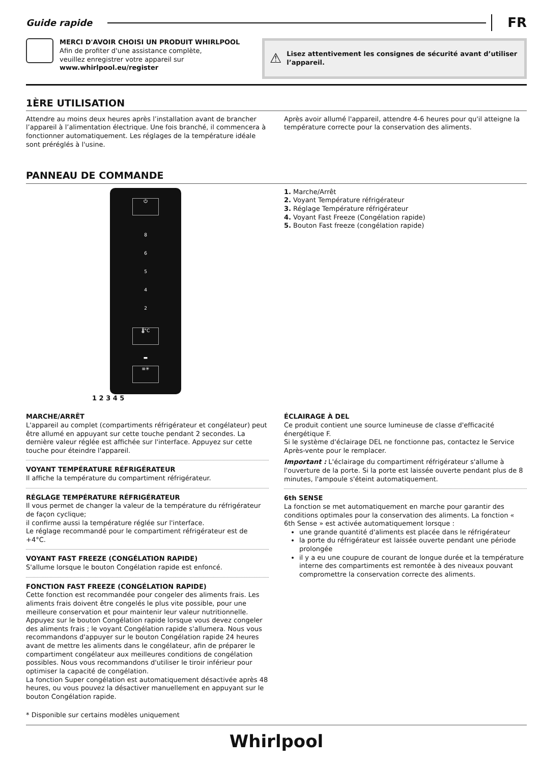Guide rapide FR
MERCI D'AVOIR CHOISI UN PRODUIT WHIRLPOOL
Afin de profiter d'une assistance complète,
veuillez enregistrer votre appareil sur
www.whirlpool.eu/register
⚠ Lisez attentivement les consignes de sécurité avant d’utiliser l’appareil.
1ÈRE UTILISATION
Attendre au moins deux heures après l’installation avant de brancher l’appareil à l’alimentation électrique. Une fois branché, il commencera à fonctionner automatiquement. Les réglages de la température idéale sont préréglés à l'usine.
Après avoir allumé l'appareil, attendre 4-6 heures pour qu'il atteigne la température correcte pour la conservation des aliments.
PANNEAU DE COMMANDE
⏻
8
6
5
4
2
🌡°C
▬
≡✳
1 2 3 4 5
1. Marche/Arrêt
2. Voyant Température réfrigérateur
3. Réglage Température réfrigérateur
4. Voyant Fast Freeze (Congélation rapide)
5. Bouton Fast freeze (congélation rapide)
MARCHE/ARRÊT
L'appareil au complet (compartiments réfrigérateur et congélateur) peut être allumé en appuyant sur cette touche pendant 2 secondes. La dernière valeur réglée est affichée sur l'interface. Appuyez sur cette touche pour éteindre l'appareil.
VOYANT TEMPÉRATURE RÉFRIGÉRATEUR
Il affiche la température du compartiment réfrigérateur.
RÉGLAGE TEMPÉRATURE RÉFRIGÉRATEUR
Il vous permet de changer la valeur de la température du réfrigérateur de façon cyclique;
il confirme aussi la température réglée sur l'interface.
Le réglage recommandé pour le compartiment réfrigérateur est de +4°C.
VOYANT FAST FREEZE (CONGÉLATION RAPIDE)
S'allume lorsque le bouton Congélation rapide est enfoncé.
FONCTION FAST FREEZE (CONGÉLATION RAPIDE)
Cette fonction est recommandée pour congeler des aliments frais. Les aliments frais doivent être congelés le plus vite possible, pour une meilleure conservation et pour maintenir leur valeur nutritionnelle. Appuyez sur le bouton Congélation rapide lorsque vous devez congeler des aliments frais ; le voyant Congélation rapide s'allumera. Nous vous recommandons d'appuyer sur le bouton Congélation rapide 24 heures avant de mettre les aliments dans le congélateur, afin de préparer le compartiment congélateur aux meilleures conditions de congélation possibles. Nous vous recommandons d'utiliser le tiroir inférieur pour optimiser la capacité de congélation.
La fonction Super congélation est automatiquement désactivée après 48 heures, ou vous pouvez la désactiver manuellement en appuyant sur le bouton Congélation rapide.
ÉCLAIRAGE À DEL
Ce produit contient une source lumineuse de classe d'efficacité énergétique F.
Si le système d'éclairage DEL ne fonctionne pas, contactez le Service Après-vente pour le remplacer.
Important : L'éclairage du compartiment réfrigérateur s'allume à l'ouverture de la porte. Si la porte est laissée ouverte pendant plus de 8 minutes, l'ampoule s'éteint automatiquement.
6th SENSE
La fonction se met automatiquement en marche pour garantir des conditions optimales pour la conservation des aliments. La fonction « 6th Sense » est activée automatiquement lorsque :
une grande quantité d'aliments est placée dans le réfrigérateur
la porte du réfrigérateur est laissée ouverte pendant une période prolongée
il y a eu une coupure de courant de longue durée et la température interne des compartiments est remontée à des niveaux pouvant compromettre la conservation correcte des aliments.
* Disponible sur certains modèles uniquement
Whirlpool